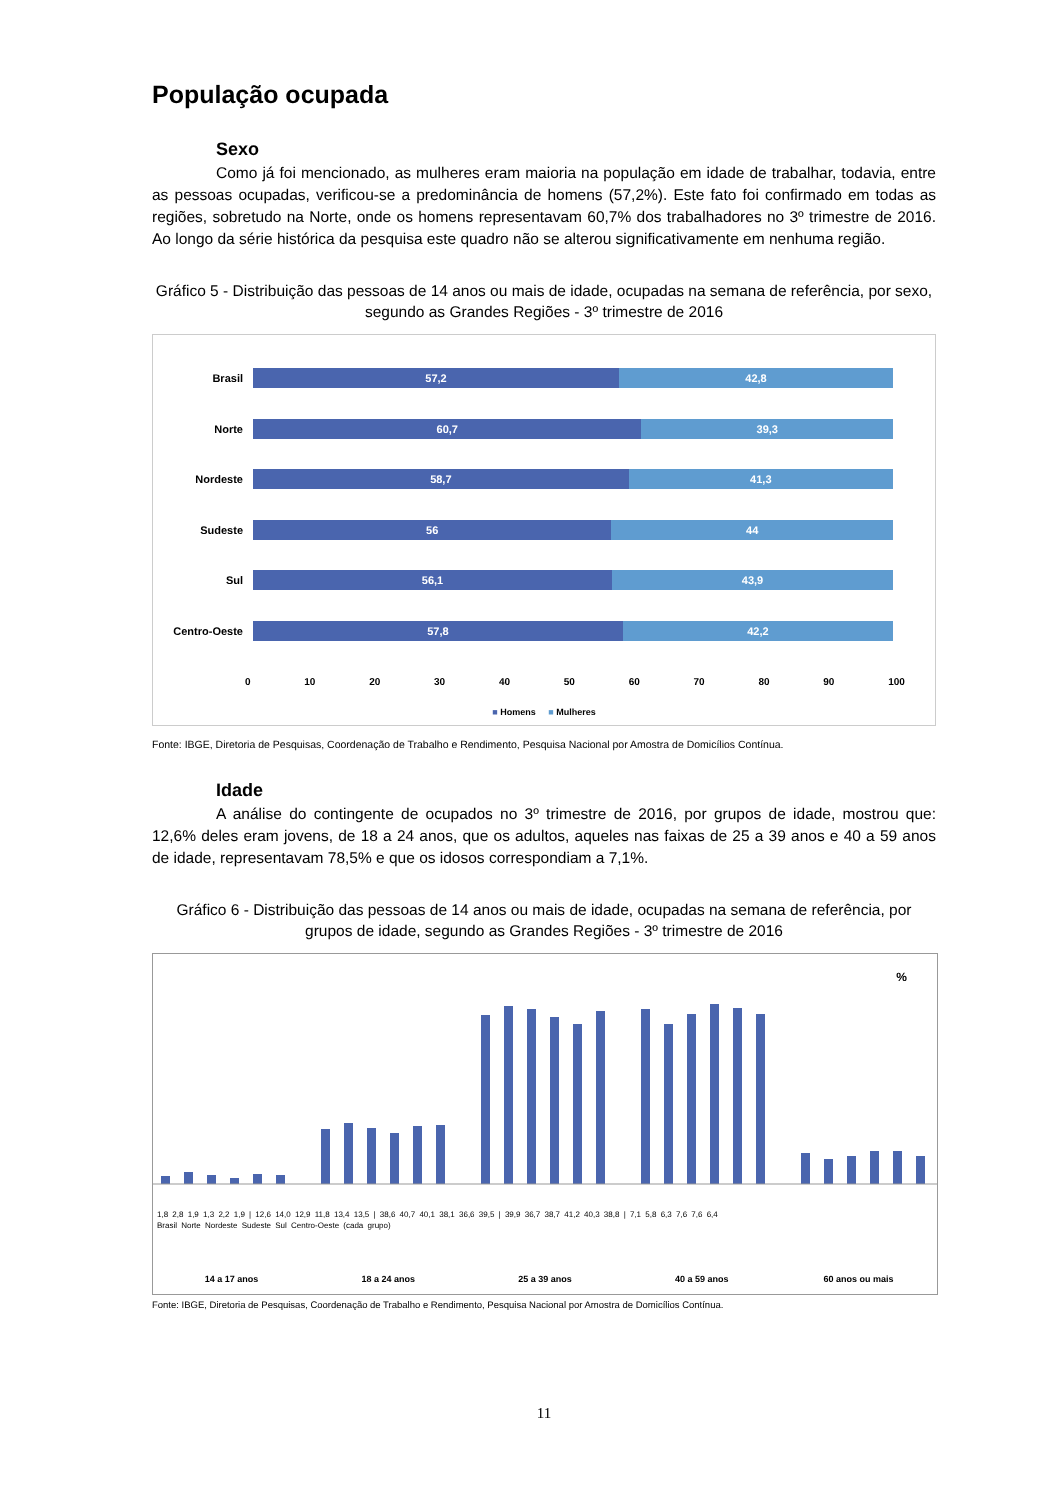População ocupada
Sexo
Como já foi mencionado, as mulheres eram maioria na população em idade de trabalhar, todavia, entre as pessoas ocupadas, verificou-se a predominância de homens (57,2%). Este fato foi confirmado em todas as regiões, sobretudo na Norte, onde os homens representavam 60,7% dos trabalhadores no 3º trimestre de 2016. Ao longo da série histórica da pesquisa este quadro não se alterou significativamente em nenhuma região.
Gráfico 5 - Distribuição das pessoas de 14 anos ou mais de idade, ocupadas na semana de referência, por sexo, segundo as Grandes Regiões - 3º trimestre de 2016
Brasil
57,2 42,8
Norte
60,7 39,3
Nordeste
58,7 41,3
Sudeste
56 44
Sul
56,1 43,9
Centro-Oeste
57,8 42,2
0 10 20 30 40 50 60 70 80 90 100
■ Homens ■ Mulheres
Fonte: IBGE, Diretoria de Pesquisas, Coordenação de Trabalho e Rendimento, Pesquisa Nacional por Amostra de Domicílios Contínua.
Idade
A análise do contingente de ocupados no 3º trimestre de 2016, por grupos de idade, mostrou que: 12,6% deles eram jovens, de 18 a 24 anos, que os adultos, aqueles nas faixas de 25 a 39 anos e 40 a 59 anos de idade, representavam 78,5% e que os idosos correspondiam a 7,1%.
Gráfico 6 - Distribuição das pessoas de 14 anos ou mais de idade, ocupadas na semana de referência, por grupos de idade, segundo as Grandes Regiões - 3º trimestre de 2016
%
1,8 2,8 1,9 1,3 2,2 1,9 | 12,6 14,0 12,9 11,8 13,4 13,5 | 38,6 40,7 40,1 38,1 36,6 39,5 | 39,9 36,7 38,7 41,2 40,3 38,8 | 7,1 5,8 6,3 7,6 7,6 6,4
Brasil Norte Nordeste Sudeste Sul Centro-Oeste (cada grupo)
14 a 17 anos 18 a 24 anos 25 a 39 anos 40 a 59 anos 60 anos ou mais
Fonte: IBGE, Diretoria de Pesquisas, Coordenação de Trabalho e Rendimento, Pesquisa Nacional por Amostra de Domicílios Contínua.
11